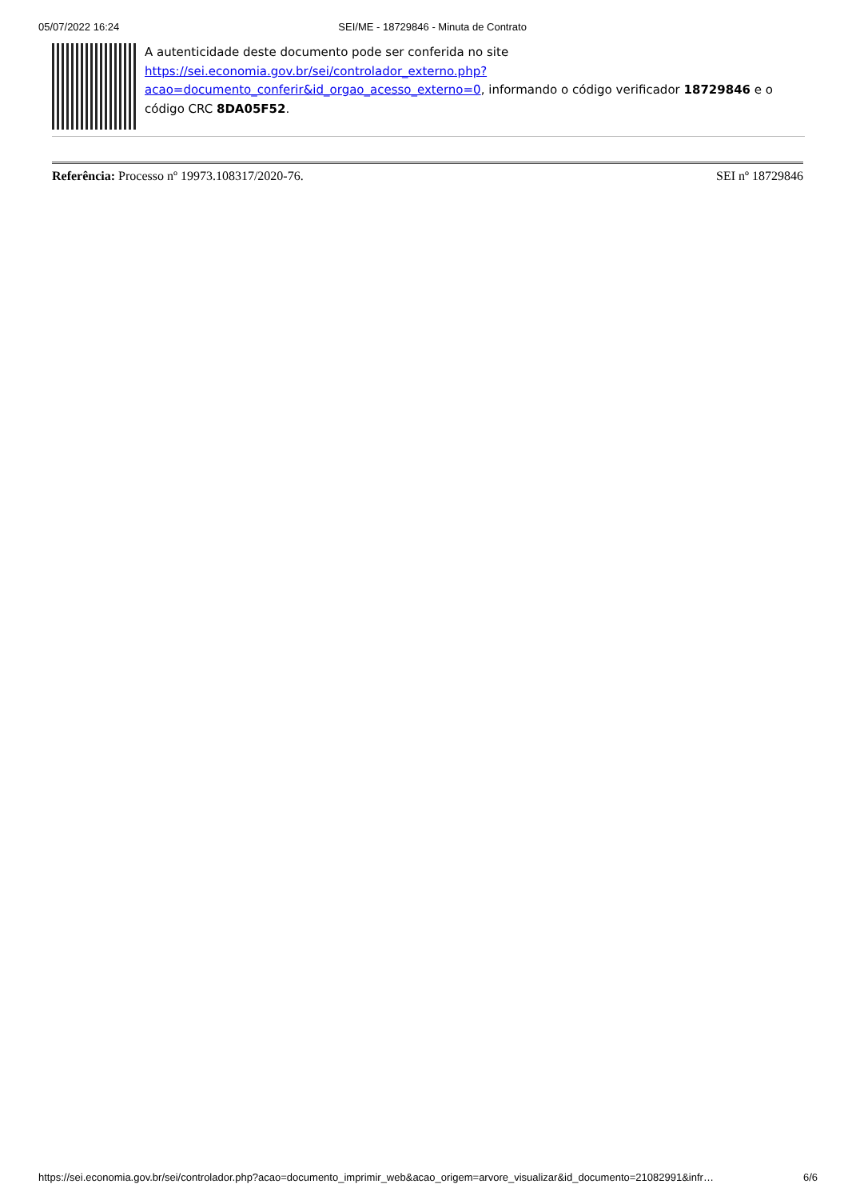05/07/2022 16:24 SEI/ME - 18729846 - Minuta de Contrato
A autenticidade deste documento pode ser conferida no site https://sei.economia.gov.br/sei/controlador_externo.php?acao=documento_conferir&id_orgao_acesso_externo=0, informando o código verificador 18729846 e o código CRC 8DA05F52.
Referência: Processo nº 19973.108317/2020-76. SEI nº 18729846
https://sei.economia.gov.br/sei/controlador.php?acao=documento_imprimir_web&acao_origem=arvore_visualizar&id_documento=21082991&infr… 6/6